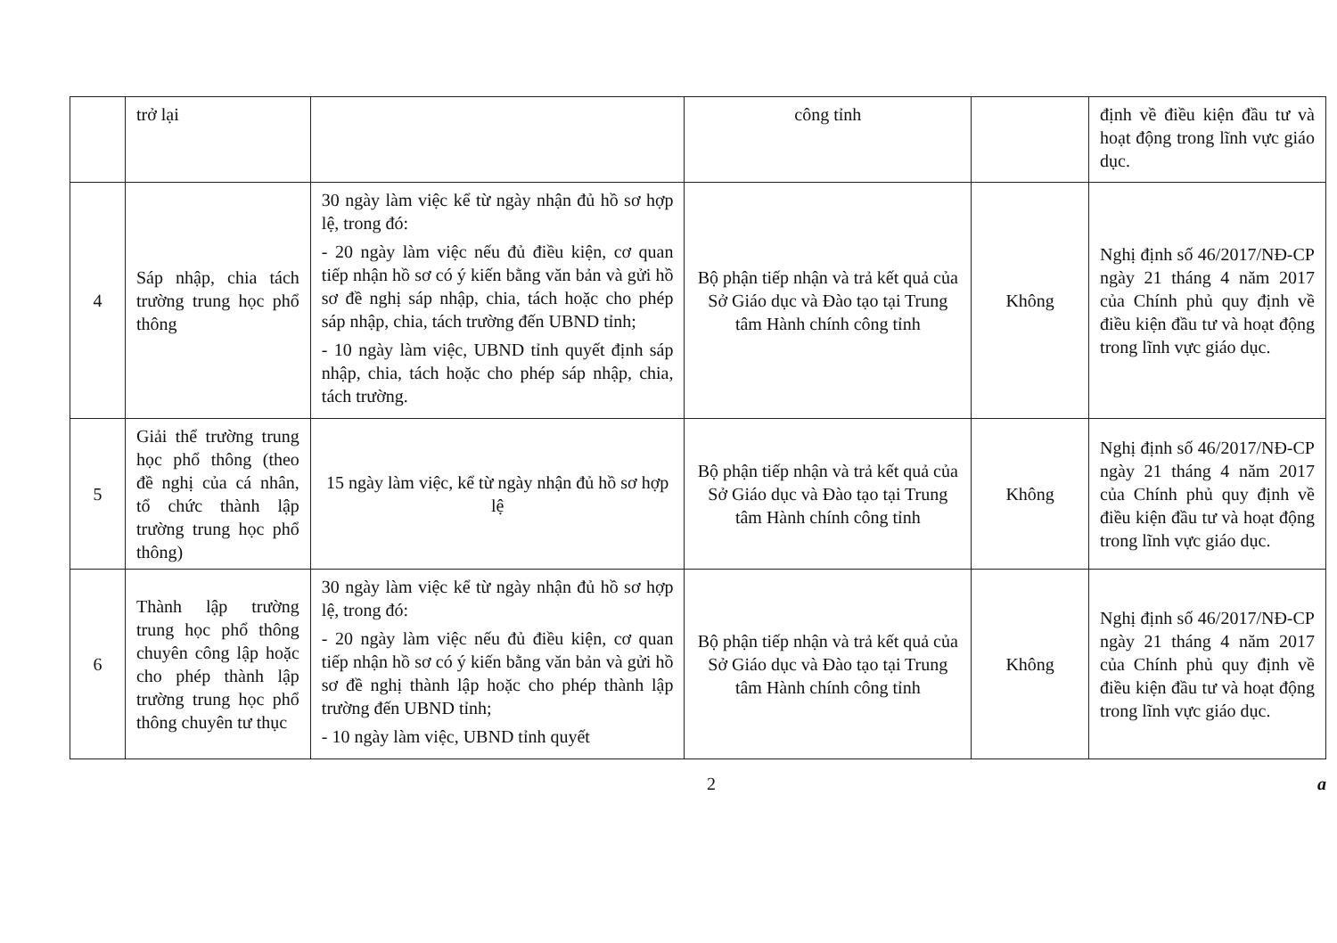| | trở lại | | công tỉnh | | định về điều kiện đầu tư và hoạt động trong lĩnh vực giáo dục. |
| 4 | Sáp nhập, chia tách trường trung học phổ thông | 30 ngày làm việc kể từ ngày nhận đủ hồ sơ hợp lệ, trong đó: - 20 ngày làm việc nếu đủ điều kiện, cơ quan tiếp nhận hồ sơ có ý kiến bằng văn bản và gửi hồ sơ đề nghị sáp nhập, chia, tách hoặc cho phép sáp nhập, chia, tách trường đến UBND tỉnh; - 10 ngày làm việc, UBND tỉnh quyết định sáp nhập, chia, tách hoặc cho phép sáp nhập, chia, tách trường. | Bộ phận tiếp nhận và trả kết quả của Sở Giáo dục và Đào tạo tại Trung tâm Hành chính công tỉnh | Không | Nghị định số 46/2017/NĐ-CP ngày 21 tháng 4 năm 2017 của Chính phủ quy định về điều kiện đầu tư và hoạt động trong lĩnh vực giáo dục. |
| 5 | Giải thể trường trung học phổ thông (theo đề nghị của cá nhân, tổ chức thành lập trường trung học phổ thông) | 15 ngày làm việc, kể từ ngày nhận đủ hồ sơ hợp lệ | Bộ phận tiếp nhận và trả kết quả của Sở Giáo dục và Đào tạo tại Trung tâm Hành chính công tỉnh | Không | Nghị định số 46/2017/NĐ-CP ngày 21 tháng 4 năm 2017 của Chính phủ quy định về điều kiện đầu tư và hoạt động trong lĩnh vực giáo dục. |
| 6 | Thành lập trường trung học phổ thông chuyên công lập hoặc cho phép thành lập trường trung học phổ thông chuyên tư thục | 30 ngày làm việc kể từ ngày nhận đủ hồ sơ hợp lệ, trong đó: - 20 ngày làm việc nếu đủ điều kiện, cơ quan tiếp nhận hồ sơ có ý kiến bằng văn bản và gửi hồ sơ đề nghị thành lập hoặc cho phép thành lập trường đến UBND tỉnh; - 10 ngày làm việc, UBND tỉnh quyết | Bộ phận tiếp nhận và trả kết quả của Sở Giáo dục và Đào tạo tại Trung tâm Hành chính công tỉnh | Không | Nghị định số 46/2017/NĐ-CP ngày 21 tháng 4 năm 2017 của Chính phủ quy định về điều kiện đầu tư và hoạt động trong lĩnh vực giáo dục. |
2 a